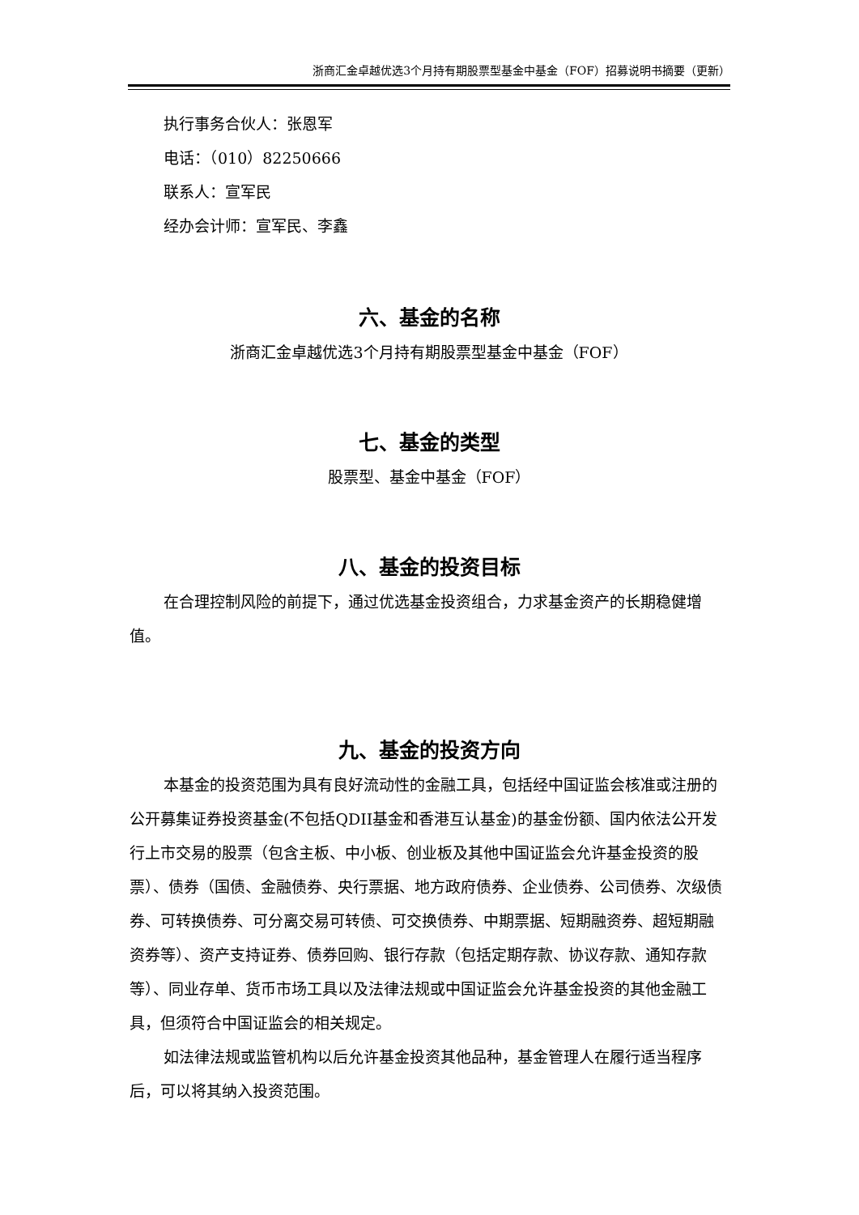浙商汇金卓越优选3个月持有期股票型基金中基金（FOF）招募说明书摘要（更新）
执行事务合伙人：张恩军
电话：（010）82250666
联系人：宣军民
经办会计师：宣军民、李鑫
六、基金的名称
浙商汇金卓越优选3个月持有期股票型基金中基金（FOF）
七、基金的类型
股票型、基金中基金（FOF）
八、基金的投资目标
在合理控制风险的前提下，通过优选基金投资组合，力求基金资产的长期稳健增值。
九、基金的投资方向
本基金的投资范围为具有良好流动性的金融工具，包括经中国证监会核准或注册的公开募集证券投资基金(不包括QDII基金和香港互认基金)的基金份额、国内依法公开发行上市交易的股票（包含主板、中小板、创业板及其他中国证监会允许基金投资的股票）、债券（国债、金融债券、央行票据、地方政府债券、企业债券、公司债券、次级债券、可转换债券、可分离交易可转债、可交换债券、中期票据、短期融资券、超短期融资券等）、资产支持证券、债券回购、银行存款（包括定期存款、协议存款、通知存款等）、同业存单、货币市场工具以及法律法规或中国证监会允许基金投资的其他金融工具，但须符合中国证监会的相关规定。
如法律法规或监管机构以后允许基金投资其他品种，基金管理人在履行适当程序后，可以将其纳入投资范围。